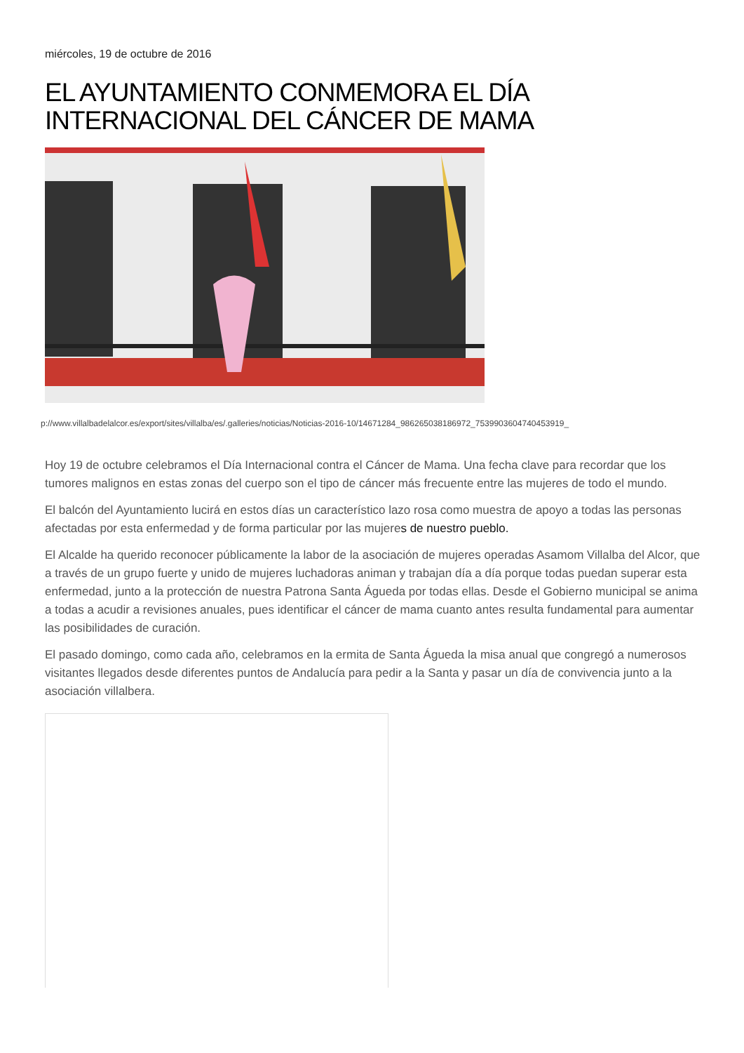miércoles, 19 de octubre de 2016
EL AYUNTAMIENTO CONMEMORA EL DÍA INTERNACIONAL DEL CÁNCER DE MAMA
p://www.villalbadelalcor.es/export/sites/villalba/es/.galleries/noticias/Noticias-2016-10/14671284_986265038186972_7539903604740453919_
Hoy 19 de octubre celebramos el Día Internacional contra el Cáncer de Mama. Una fecha clave para recordar que los tumores malignos en estas zonas del cuerpo son el tipo de cáncer más frecuente entre las mujeres de todo el mundo.
El balcón del Ayuntamiento lucirá en estos días un característico lazo rosa como muestra de apoyo a todas las personas afectadas por esta enfermedad y de forma particular por las mujeres de nuestro pueblo.
El Alcalde ha querido reconocer públicamente la labor de la asociación de mujeres operadas Asamom Villalba del Alcor, que a través de un grupo fuerte y unido de mujeres luchadoras animan y trabajan día a día porque todas puedan superar esta enfermedad, junto a la protección de nuestra Patrona Santa Águeda por todas ellas. Desde el Gobierno municipal se anima a todas a acudir a revisiones anuales, pues identificar el cáncer de mama cuanto antes resulta fundamental para aumentar las posibilidades de curación.
El pasado domingo, como cada año, celebramos en la ermita de Santa Águeda la misa anual que congregó a numerosos visitantes llegados desde diferentes puntos de Andalucía para pedir a la Santa y pasar un día de convivencia junto a la asociación villalbera.